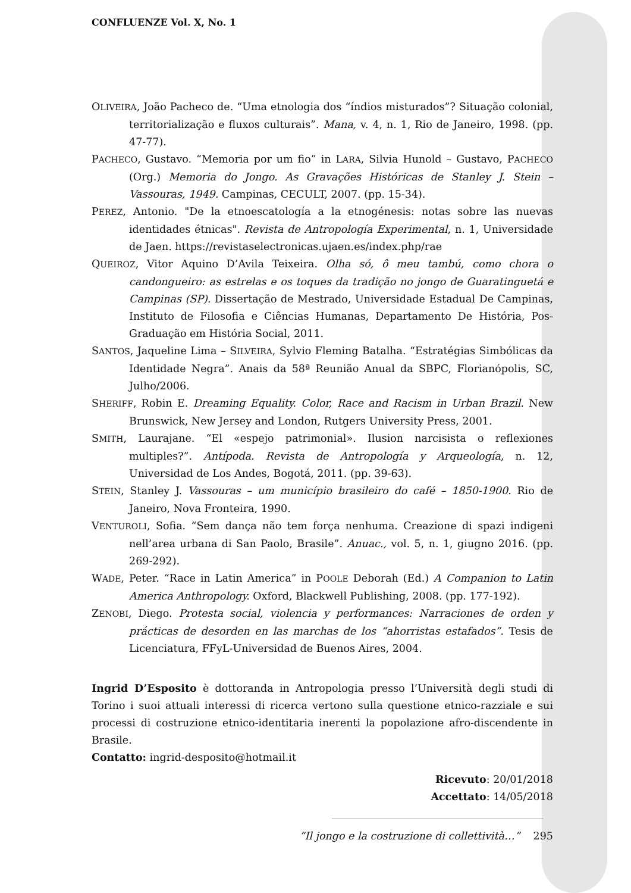CONFLUENZE Vol. X, No. 1
OLIVEIRA, João Pacheco de. “Uma etnologia dos “índios misturados”? Situação colonial, territorialização e fluxos culturais”. Mana, v. 4, n. 1, Rio de Janeiro, 1998. (pp. 47-77).
PACHECO, Gustavo. “Memoria por um fio” in LARA, Silvia Hunold – Gustavo, PACHECO (Org.) Memoria do Jongo. As Gravações Históricas de Stanley J. Stein – Vassouras, 1949. Campinas, CECULT, 2007. (pp. 15-34).
PEREZ, Antonio. "De la etnoescatología a la etnogénesis: notas sobre las nuevas identidades étnicas". Revista de Antropología Experimental, n. 1, Universidade de Jaen. https://revistaselectronicas.ujaen.es/index.php/rae
QUEIROZ, Vitor Aquino D’Avila Teixeira. Olha só, ô meu tambú, como chora o candongueiro: as estrelas e os toques da tradição no jongo de Guaratinguetá e Campinas (SP). Dissertação de Mestrado, Universidade Estadual De Campinas, Instituto de Filosofia e Ciências Humanas, Departamento De História, Pos-Graduação em História Social, 2011.
SANTOS, Jaqueline Lima – SILVEIRA, Sylvio Fleming Batalha. “Estratégias Simbólicas da Identidade Negra”. Anais da 58ª Reunião Anual da SBPC, Florianópolis, SC, Julho/2006.
SHERIFF, Robin E. Dreaming Equality. Color, Race and Racism in Urban Brazil. New Brunswick, New Jersey and London, Rutgers University Press, 2001.
SMITH, Laurajane. “El «espejo patrimonial». Ilusion narcisista o reflexiones multiples?”. Antípoda. Revista de Antropología y Arqueología, n. 12, Universidad de Los Andes, Bogotá, 2011. (pp. 39-63).
STEIN, Stanley J. Vassouras – um município brasileiro do café – 1850-1900. Rio de Janeiro, Nova Fronteira, 1990.
VENTUROLI, Sofia. “Sem dança não tem força nenhuma. Creazione di spazi indigeni nell’area urbana di San Paolo, Brasile”. Anuac., vol. 5, n. 1, giugno 2016. (pp. 269-292).
WADE, Peter. “Race in Latin America” in POOLE Deborah (Ed.) A Companion to Latin America Anthropology. Oxford, Blackwell Publishing, 2008. (pp. 177-192).
ZENOBI, Diego. Protesta social, violencia y performances: Narraciones de orden y prácticas de desorden en las marchas de los “ahorristas estafados”. Tesis de Licenciatura, FFyL-Universidad de Buenos Aires, 2004.
Ingrid D’Esposito è dottoranda in Antropologia presso l’Università degli studi di Torino i suoi attuali interessi di ricerca vertono sulla questione etnico-razziale e sui processi di costruzione etnico-identitaria inerenti la popolazione afro-discendente in Brasile.
Contatto: ingrid-desposito@hotmail.it
Ricevuto: 20/01/2018
Accettato: 14/05/2018
“Il jongo e la costruzione di collettività…” 295